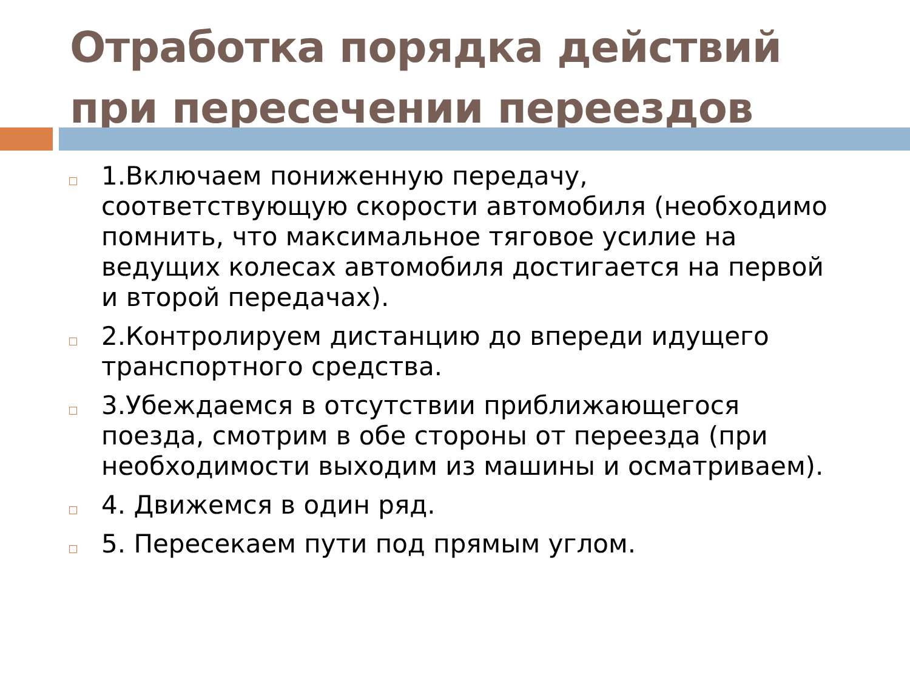Отработка порядка действий
при пересечении переездов
1.Включаем пониженную передачу, соответствующую скорости автомобиля (необходимо помнить, что максимальное тяговое усилие на ведущих колесах автомобиля достигается на первой и второй передачах).
2.Контролируем дистанцию до впереди идущего транспортного средства.
3.Убеждаемся в отсутствии приближающегося поезда, смотрим в обе стороны от переезда (при необходимости выходим из машины и осматриваем).
4. Движемся в один ряд.
5. Пересекаем пути под прямым углом.